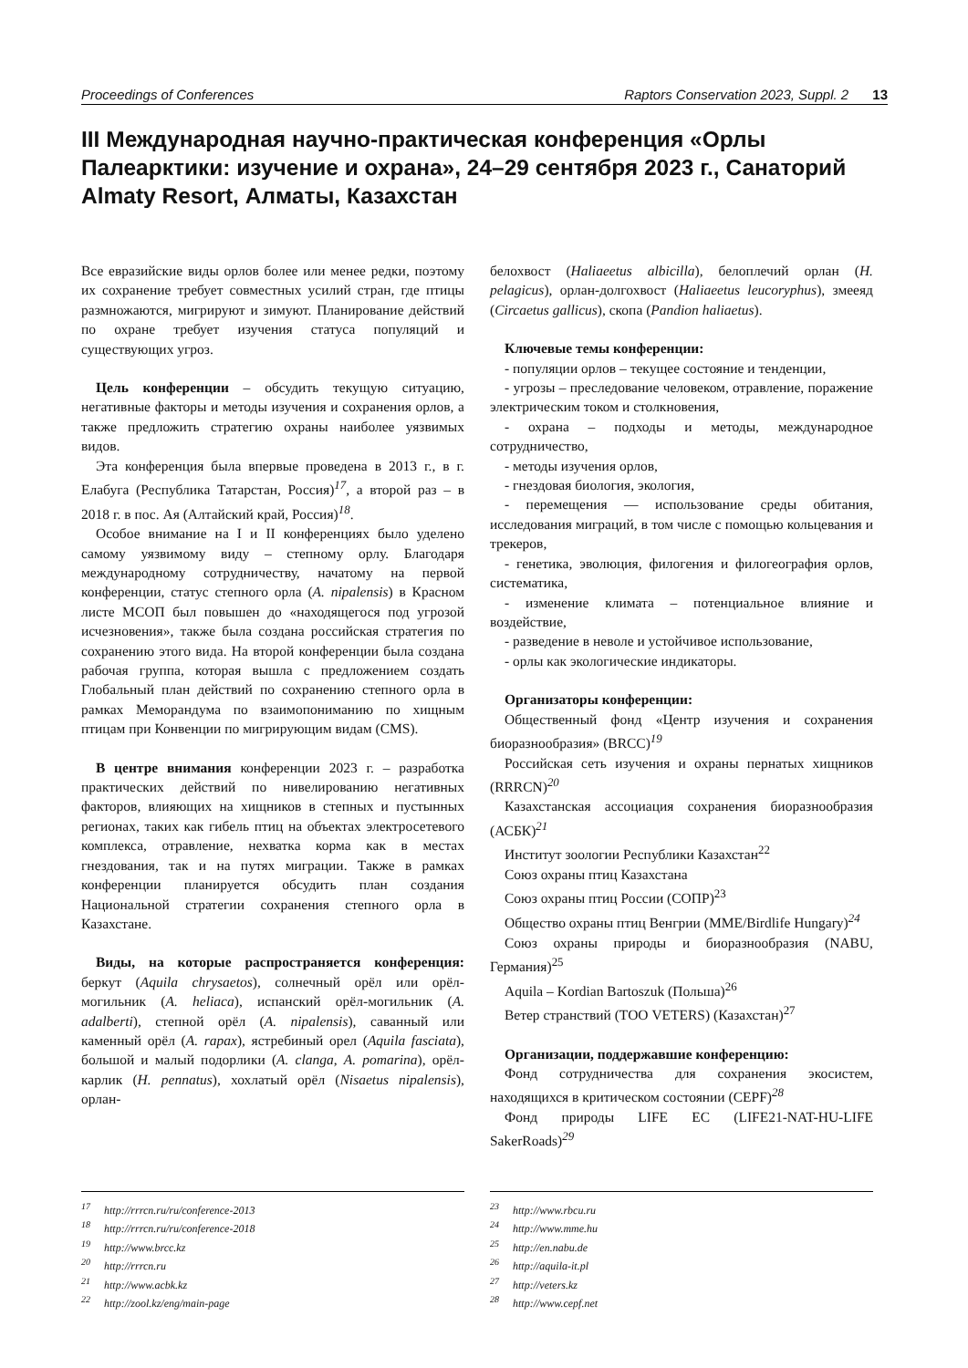Proceedings of Conferences Raptors Conservation 2023, Suppl. 2 13
III Международная научно-практическая конференция «Орлы Палеарктики: изучение и охрана», 24–29 сентября 2023 г., Санаторий Almaty Resort, Алматы, Казахстан
Все евразийские виды орлов более или менее редки, поэтому их сохранение требует совместных усилий стран, где птицы размножаются, мигрируют и зимуют. Планирование действий по охране требует изучения статуса популяций и существующих угроз.
Цель конференции – обсудить текущую ситуацию, негативные факторы и методы изучения и сохранения орлов, а также предложить стратегию охраны наиболее уязвимых видов.
Эта конференция была впервые проведена в 2013 г., в г. Елабуга (Республика Татарстан, Россия)<sup>17</sup>, а второй раз – в 2018 г. в пос. Ая (Алтайский край, Россия)<sup>18</sup>.
Особое внимание на I и II конференциях было уделено самому уязвимому виду – степному орлу. Благодаря международному сотрудничеству, начатому на первой конференции, статус степного орла (A. nipalensis) в Красном листе МСОП был повышен до «находящегося под угрозой исчезновения», также была создана российская стратегия по сохранению этого вида. На второй конференции была создана рабочая группа, которая вышла с предложением создать Глобальный план действий по сохранению степного орла в рамках Меморандума по взаимопониманию по хищным птицам при Конвенции по мигрирующим видам (CMS).
В центре внимания конференции 2023 г. – разработка практических действий по нивелированию негативных факторов, влияющих на хищников в степных и пустынных регионах, таких как гибель птиц на объектах электросетевого комплекса, отравление, нехватка корма как в местах гнездования, так и на путях миграции. Также в рамках конференции планируется обсудить план создания Национальной стратегии сохранения степного орла в Казахстане.
Виды, на которые распространяется конференция: беркут (Aquila chrysaetos), солнечный орёл или орёл-могильник (A. heliaca), испанский орёл-могильник (A. adalberti), степной орёл (A. nipalensis), саванный или каменный орёл (A. rapax), ястребиный орел (Aquila fasciata), большой и малый подорлики (A. clanga, A. pomarina), орёл-карлик (H. pennatus), хохлатый орёл (Nisaetus nipalensis), орлан-
белохвост (Haliaeetus albicilla), белоплечий орлан (H. pelagicus), орлан-долгохвост (Haliaeetus leucoryphus), змееяд (Circaetus gallicus), скопа (Pandion haliaetus).
Ключевые темы конференции:
- популяции орлов – текущее состояние и тенденции,
- угрозы – преследование человеком, отравление, поражение электрическим током и столкновения,
- охрана – подходы и методы, международное сотрудничество,
- методы изучения орлов,
- гнездовая биология, экология,
- перемещения — использование среды обитания, исследования миграций, в том числе с помощью кольцевания и трекеров,
- генетика, эволюция, филогения и филогеография орлов, систематика,
- изменение климата – потенциальное влияние и воздействие,
- разведение в неволе и устойчивое использование,
- орлы как экологические индикаторы.
Организаторы конференции:
Общественный фонд «Центр изучения и сохранения биоразнообразия» (BRCC)<sup>19</sup>
Российская сеть изучения и охраны пернатых хищников (RRRCN)<sup>20</sup>
Казахстанская ассоциация сохранения биоразнообразия (АСБК)<sup>21</sup>
Институт зоологии Республики Казахстан<sup>22</sup>
Союз охраны птиц Казахстана
Союз охраны птиц России (СОПР)<sup>23</sup>
Общество охраны птиц Венгрии (MME/Birdlife Hungary)<sup>24</sup>
Союз охраны природы и биоразнообразия (NABU, Германия)<sup>25</sup>
Aquila – Kordian Bartoszuk (Польша)<sup>26</sup>
Ветер странствий (ТОО VETERS) (Казахстан)<sup>27</sup>
Организации, поддержавшие конференцию:
Фонд сотрудничества для сохранения экосистем, находящихся в критическом состоянии (CEPF)<sup>28</sup>
Фонд природы LIFE ЕС (LIFE21-NAT-HU-LIFE SakerRoads)<sup>29</sup>
<sup>17</sup> http://rrrcn.ru/ru/conference-2013
<sup>18</sup> http://rrrcn.ru/ru/conference-2018
<sup>19</sup> http://www.brcc.kz
<sup>20</sup> http://rrrcn.ru
<sup>21</sup> http://www.acbk.kz
<sup>22</sup> http://zool.kz/eng/main-page
<sup>23</sup> http://www.rbcu.ru
<sup>24</sup> http://www.mme.hu
<sup>25</sup> http://en.nabu.de
<sup>26</sup> http://aquila-it.pl
<sup>27</sup> http://veters.kz
<sup>28</sup> http://www.cepf.net